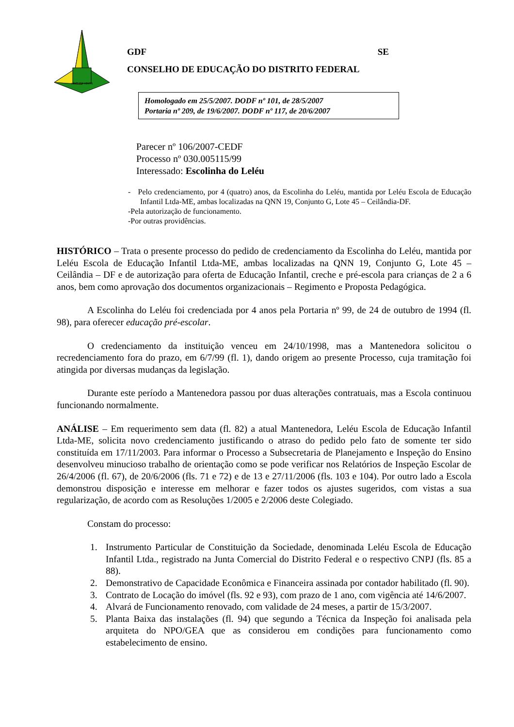VENTURIS VENTIS
GDF SE
CONSELHO DE EDUCAÇÃO DO DISTRITO FEDERAL
Homologado em 25/5/2007. DODF nº 101, de 28/5/2007
Portaria nº 209, de 19/6/2007. DODF nº 117, de 20/6/2007
Parecer nº 106/2007-CEDF
Processo nº 030.005115/99
Interessado: Escolinha do Leléu
- Pelo credenciamento, por 4 (quatro) anos, da Escolinha do Leléu, mantida por Leléu Escola de Educação Infantil Ltda-ME, ambas localizadas na QNN 19, Conjunto G, Lote 45 – Ceilândia-DF.
-Pela autorização de funcionamento.
-Por outras providências.
HISTÓRICO – Trata o presente processo do pedido de credenciamento da Escolinha do Leléu, mantida por Leléu Escola de Educação Infantil Ltda-ME, ambas localizadas na QNN 19, Conjunto G, Lote 45 – Ceilândia – DF e de autorização para oferta de Educação Infantil, creche e pré-escola para crianças de 2 a 6 anos, bem como aprovação dos documentos organizacionais – Regimento e Proposta Pedagógica.
A Escolinha do Leléu foi credenciada por 4 anos pela Portaria nº 99, de 24 de outubro de 1994 (fl. 98), para oferecer educação pré-escolar.
O credenciamento da instituição venceu em 24/10/1998, mas a Mantenedora solicitou o recredenciamento fora do prazo, em 6/7/99 (fl. 1), dando origem ao presente Processo, cuja tramitação foi atingida por diversas mudanças da legislação.
Durante este período a Mantenedora passou por duas alterações contratuais, mas a Escola continuou funcionando normalmente.
ANÁLISE – Em requerimento sem data (fl. 82) a atual Mantenedora, Leléu Escola de Educação Infantil Ltda-ME, solicita novo credenciamento justificando o atraso do pedido pelo fato de somente ter sido constituída em 17/11/2003. Para informar o Processo a Subsecretaria de Planejamento e Inspeção do Ensino desenvolveu minucioso trabalho de orientação como se pode verificar nos Relatórios de Inspeção Escolar de 26/4/2006 (fl. 67), de 20/6/2006 (fls. 71 e 72) e de 13 e 27/11/2006 (fls. 103 e 104). Por outro lado a Escola demonstrou disposição e interesse em melhorar e fazer todos os ajustes sugeridos, com vistas a sua regularização, de acordo com as Resoluções 1/2005 e 2/2006 deste Colegiado.
Constam do processo:
1. Instrumento Particular de Constituição da Sociedade, denominada Leléu Escola de Educação Infantil Ltda., registrado na Junta Comercial do Distrito Federal e o respectivo CNPJ (fls. 85 a 88).
2. Demonstrativo de Capacidade Econômica e Financeira assinada por contador habilitado (fl. 90).
3. Contrato de Locação do imóvel (fls. 92 e 93), com prazo de 1 ano, com vigência até 14/6/2007.
4. Alvará de Funcionamento renovado, com validade de 24 meses, a partir de 15/3/2007.
5. Planta Baixa das instalações (fl. 94) que segundo a Técnica da Inspeção foi analisada pela arquiteta do NPO/GEA que as considerou em condições para funcionamento como estabelecimento de ensino.